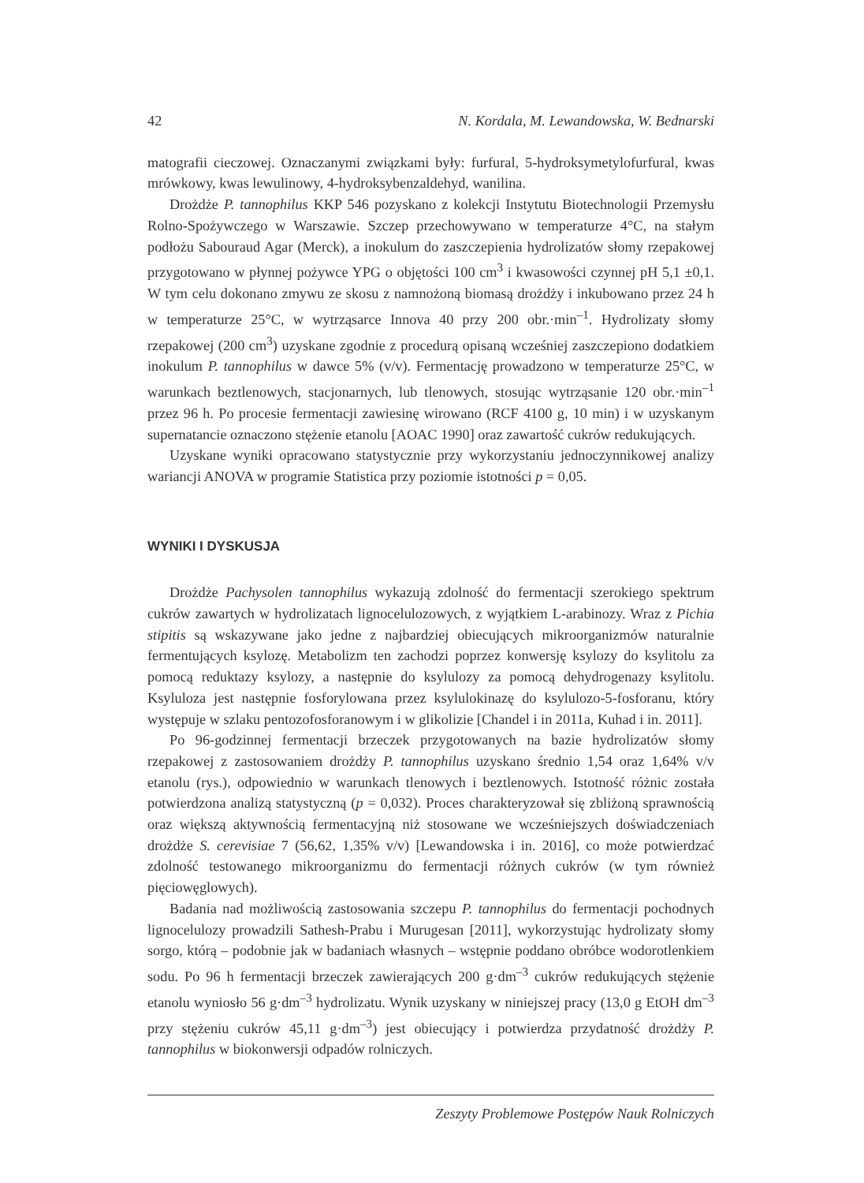42 N. Kordala, M. Lewandowska, W. Bednarski
matografii cieczowej. Oznaczanymi związkami były: furfural, 5-hydroksymetylofurfural, kwas mrówkowy, kwas lewulinowy, 4-hydroksybenzaldehyd, wanilina.
Drożdże P. tannophilus KKP 546 pozyskano z kolekcji Instytutu Biotechnologii Przemysłu Rolno-Spożywczego w Warszawie. Szczep przechowywano w temperaturze 4°C, na stałym podłożu Sabouraud Agar (Merck), a inokulum do zaszczepienia hydrolizatów słomy rzepakowej przygotowano w płynnej pożywce YPG o objętości 100 cm<sup>3</sup> i kwasowości czynnej pH 5,1 ±0,1. W tym celu dokonano zmywu ze skosu z namnożoną biomasą drożdży i inkubowano przez 24 h w temperaturze 25°C, w wytrząsarce Innova 40 przy 200 obr.·min<sup>–1</sup>. Hydrolizaty słomy rzepakowej (200 cm<sup>3</sup>) uzyskane zgodnie z procedurą opisaną wcześniej zaszczepiono dodatkiem inokulum P. tannophilus w dawce 5% (v/v). Fermentację prowadzono w temperaturze 25°C, w warunkach beztlenowych, stacjonarnych, lub tlenowych, stosując wytrząsanie 120 obr.·min<sup>–1</sup> przez 96 h. Po procesie fermentacji zawiesinę wirowano (RCF 4100 g, 10 min) i w uzyskanym supernatancie oznaczono stężenie etanolu [AOAC 1990] oraz zawartość cukrów redukujących.
Uzyskane wyniki opracowano statystycznie przy wykorzystaniu jednoczynnikowej analizy wariancji ANOVA w programie Statistica przy poziomie istotności p = 0,05.
WYNIKI I DYSKUSJA
Drożdże Pachysolen tannophilus wykazują zdolność do fermentacji szerokiego spektrum cukrów zawartych w hydrolizatach lignocelulozowych, z wyjątkiem L-arabinozy. Wraz z Pichia stipitis są wskazywane jako jedne z najbardziej obiecujących mikroorganizmów naturalnie fermentujących ksylozę. Metabolizm ten zachodzi poprzez konwersję ksylozy do ksylitolu za pomocą reduktazy ksylozy, a następnie do ksylulozy za pomocą dehydrogenazy ksylitolu. Ksyluloza jest następnie fosforylowana przez ksylulokinazę do ksylulozo-5-fosforanu, który występuje w szlaku pentozofosforanowym i w glikolizie [Chandel i in 2011a, Kuhad i in. 2011].
Po 96-godzinnej fermentacji brzeczek przygotowanych na bazie hydrolizatów słomy rzepakowej z zastosowaniem drożdży P. tannophilus uzyskano średnio 1,54 oraz 1,64% v/v etanolu (rys.), odpowiednio w warunkach tlenowych i beztlenowych. Istotność różnic została potwierdzona analizą statystyczną (p = 0,032). Proces charakteryzował się zbliżoną sprawnością oraz większą aktywnością fermentacyjną niż stosowane we wcześniejszych doświadczeniach drożdże S. cerevisiae 7 (56,62, 1,35% v/v) [Lewandowska i in. 2016], co może potwierdzać zdolność testowanego mikroorganizmu do fermentacji różnych cukrów (w tym również pięciowęglowych).
Badania nad możliwością zastosowania szczepu P. tannophilus do fermentacji pochodnych lignocelulozy prowadzili Sathesh-Prabu i Murugesan [2011], wykorzystując hydrolizaty słomy sorgo, którą – podobnie jak w badaniach własnych – wstępnie poddano obróbce wodorotlenkiem sodu. Po 96 h fermentacji brzeczek zawierających 200 g·dm<sup>–3</sup> cukrów redukujących stężenie etanolu wyniosło 56 g·dm<sup>–3</sup> hydrolizatu. Wynik uzyskany w niniejszej pracy (13,0 g EtOH dm<sup>–3</sup> przy stężeniu cukrów 45,11 g·dm<sup>–3</sup>) jest obiecujący i potwierdza przydatność drożdży P. tannophilus w biokonwersji odpadów rolniczych.
Zeszyty Problemowe Postępów Nauk Rolniczych